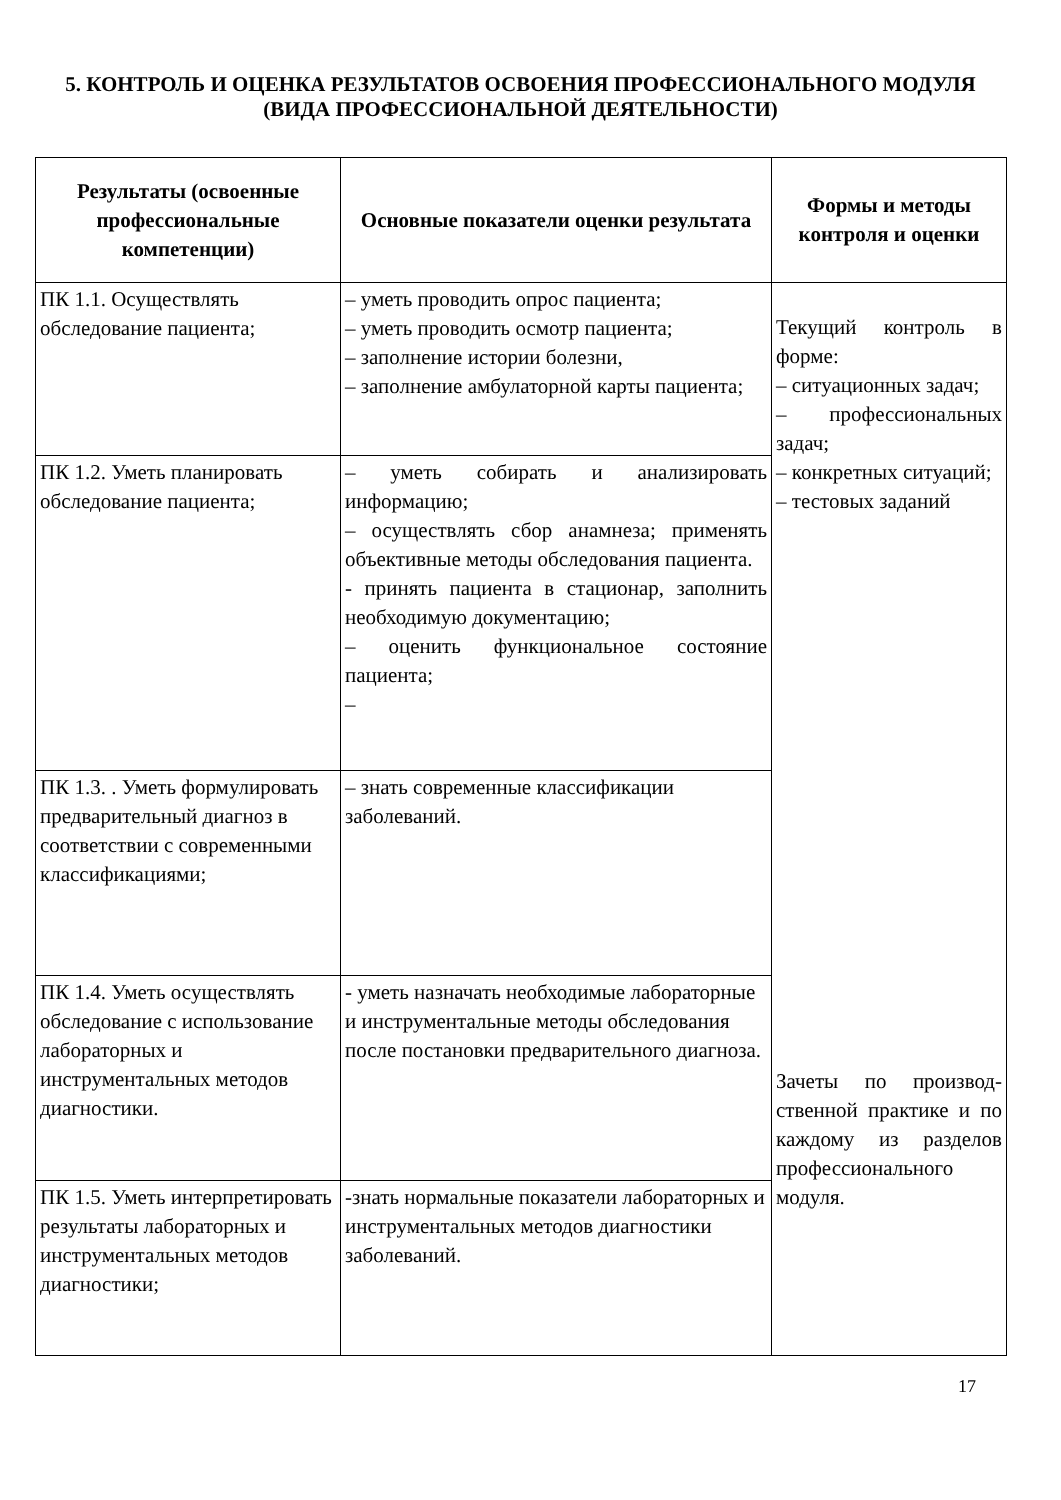5. КОНТРОЛЬ И ОЦЕНКА РЕЗУЛЬТАТОВ ОСВОЕНИЯ ПРОФЕССИОНАЛЬНОГО МОДУЛЯ (ВИДА ПРОФЕССИОНАЛЬНОЙ ДЕЯТЕЛЬНОСТИ)
| Результаты (освоенные профессиональные компетенции) | Основные показатели оценки результата | Формы и методы контроля и оценки |
| --- | --- | --- |
| ПК 1.1. Осуществлять обследование пациента; | – уметь проводить опрос пациента; – уметь проводить осмотр пациента; – заполнение истории болезни, – заполнение амбулаторной карты пациента; | Текущий контроль в форме: – ситуационных задач; – профессиональных задач; – конкретных ситуаций; – тестовых заданий Зачеты по производ-ственной практике и по каждому из разделов профессионального модуля. |
| ПК 1.2. Уметь планировать обследование пациента; | – уметь собирать и анализировать информацию; – осуществлять сбор анамнеза; применять объективные методы обследования пациента. - принять пациента в стационар, заполнить необходимую документацию; – оценить функциональное состояние пациента; – | |
| ПК 1.3. . Уметь формулировать предварительный диагноз в соответствии с современными классификациями; | – знать современные классификации заболеваний. | |
| ПК 1.4. Уметь осуществлять обследование с использование лабораторных и инструментальных методов диагностики. | - уметь назначать необходимые лабораторные и инструментальные методы обследования после постановки предварительного диагноза. | |
| ПК 1.5. Уметь интерпретировать результаты лабораторных и инструментальных методов диагностики; | -знать нормальные показатели лабораторных и инструментальных методов диагностики заболеваний. | |
17